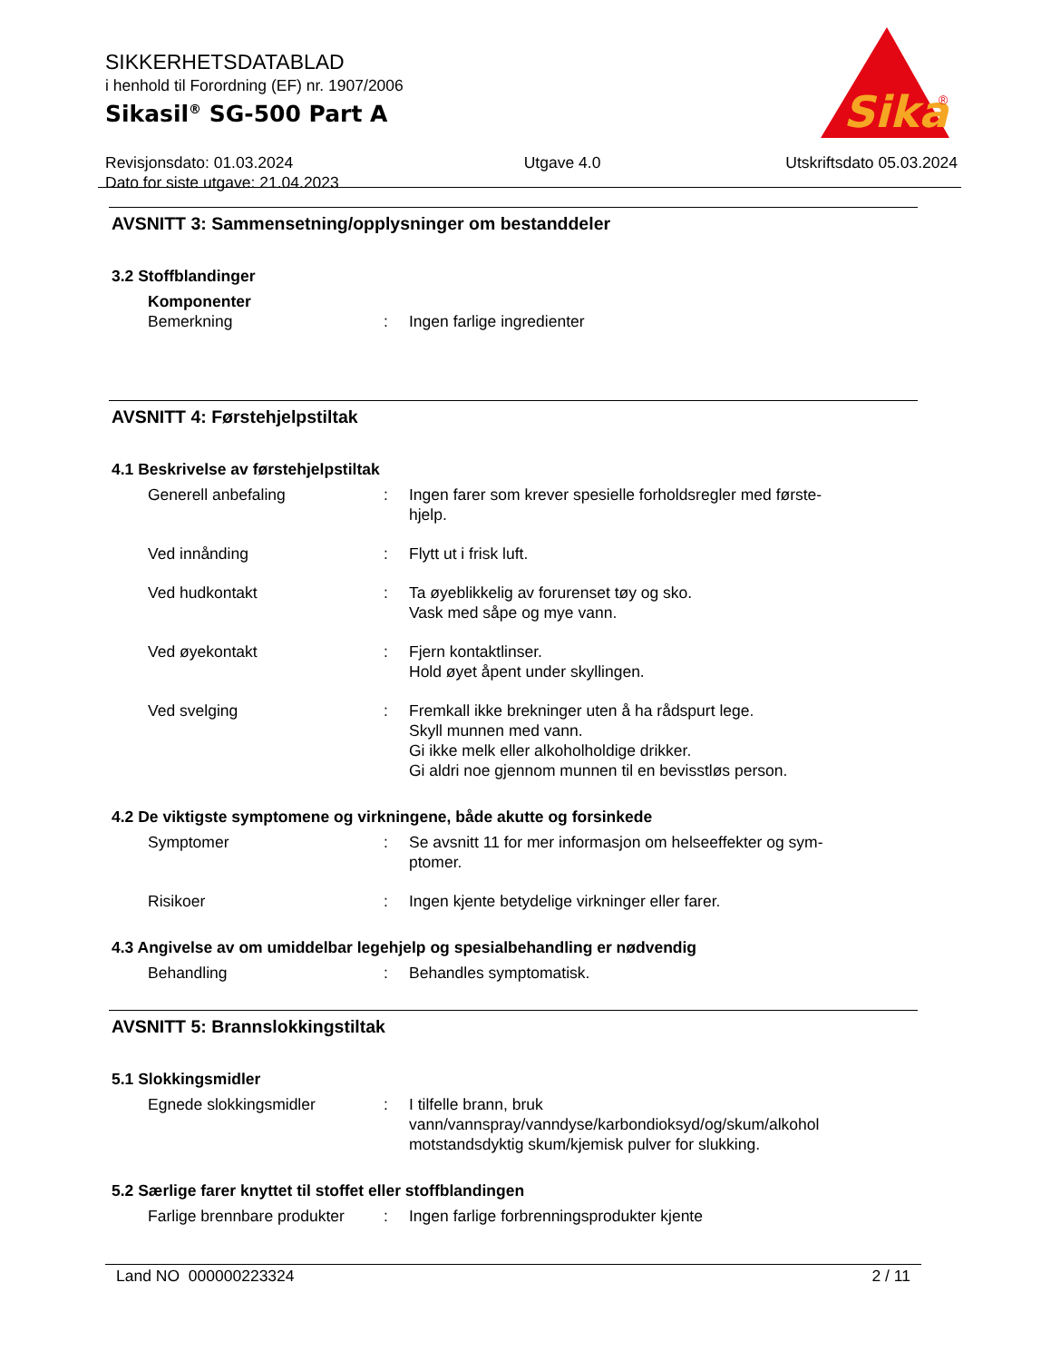Sika
®
SIKKERHETSDATABLAD
i henhold til Forordning (EF) nr. 1907/2006
Sikasil<sup>®</sup> SG-500 Part A
Revisjonsdato: 01.03.2024
Dato for siste utgave: 21.04.2023
Utgave 4.0 Utskriftsdato 05.03.2024
AVSNITT 3: Sammensetning/opplysninger om bestanddeler
3.2 Stoffblandinger
Komponenter
Bemerkning : Ingen farlige ingredienter
AVSNITT 4: Førstehjelpstiltak
4.1 Beskrivelse av førstehjelpstiltak
Generell anbefaling : Ingen farer som krever spesielle forholdsregler med første-
hjelp.
Ved innånding : Flytt ut i frisk luft.
Ved hudkontakt : Ta øyeblikkelig av forurenset tøy og sko.
Vask med såpe og mye vann.
Ved øyekontakt : Fjern kontaktlinser.
Hold øyet åpent under skyllingen.
Ved svelging : Fremkall ikke brekninger uten å ha rådspurt lege.
Skyll munnen med vann.
Gi ikke melk eller alkoholholdige drikker.
Gi aldri noe gjennom munnen til en bevisstløs person.
4.2 De viktigste symptomene og virkningene, både akutte og forsinkede
Symptomer : Se avsnitt 11 for mer informasjon om helseeffekter og sym-
ptomer.
Risikoer : Ingen kjente betydelige virkninger eller farer.
4.3 Angivelse av om umiddelbar legehjelp og spesialbehandling er nødvendig
Behandling : Behandles symptomatisk.
AVSNITT 5: Brannslokkingstiltak
5.1 Slokkingsmidler
Egnede slokkingsmidler : I tilfelle brann, bruk
vann/vannspray/vanndyse/karbondioksyd/og/skum/alkohol
motstandsdyktig skum/kjemisk pulver for slukking.
5.2 Særlige farer knyttet til stoffet eller stoffblandingen
Farlige brennbare produkter
: Ingen farlige forbrenningsprodukter kjente
Land NO 000000223324 2 / 11